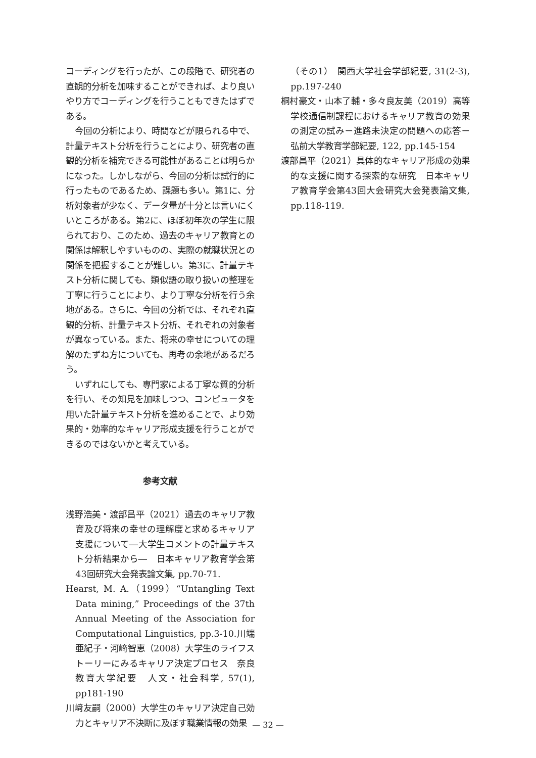コーディングを行ったが、この段階で、研究者の直観的分析を加味することができれば、より良いやり方でコーディングを行うこともできたはずである。
今回の分析により、時間などが限られる中で、計量テキスト分析を行うことにより、研究者の直観的分析を補完できる可能性があることは明らかになった。しかしながら、今回の分析は試行的に行ったものであるため、課題も多い。第1に、分析対象者が少なく、データ量が十分とは言いにくいところがある。第2に、ほぼ初年次の学生に限られており、このため、過去のキャリア教育との関係は解釈しやすいものの、実際の就職状況との関係を把握することが難しい。第3に、計量テキスト分析に関しても、類似語の取り扱いの整理を丁寧に行うことにより、より丁寧な分析を行う余地がある。さらに、今回の分析では、それぞれ直観的分析、計量テキスト分析、それぞれの対象者が異なっている。また、将来の幸せについての理解のたずね方についても、再考の余地があるだろう。
いずれにしても、専門家による丁寧な質的分析を行い、その知見を加味しつつ、コンピュータを用いた計量テキスト分析を進めることで、より効果的・効率的なキャリア形成支援を行うことができるのではないかと考えている。
参考文献
浅野浩美・渡部昌平（2021）過去のキャリア教育及び将来の幸せの理解度と求めるキャリア支援について―大学生コメントの計量テキスト分析結果から―　日本キャリア教育学会第43回研究大会発表論文集, pp.70-71.
Hearst, M. A.（1999）“Untangling Text Data mining,” Proceedings of the 37th Annual Meeting of the Association for Computational Linguistics, pp.3-10.川端亜紀子・河﨑智恵（2008）大学生のライフストーリーにみるキャリア決定プロセス　奈良教育大学紀要　人文・社会科学, 57(1), pp181-190
川﨑友嗣（2000）大学生のキャリア決定自己効力とキャリア不決断に及ぼす職業情報の効果
（その1）　関西大学社会学部紀要, 31(2-3), pp.197-240
桐村豪文・山本了輔・多々良友美（2019）高等学校通信制課程におけるキャリア教育の効果の測定の試み－進路未決定の問題への応答－　弘前大学教育学部紀要, 122, pp.145-154
渡部昌平（2021）具体的なキャリア形成の効果的な支援に関する探索的な研究　日本キャリア教育学会第43回大会研究大会発表論文集, pp.118-119.
— 32 —